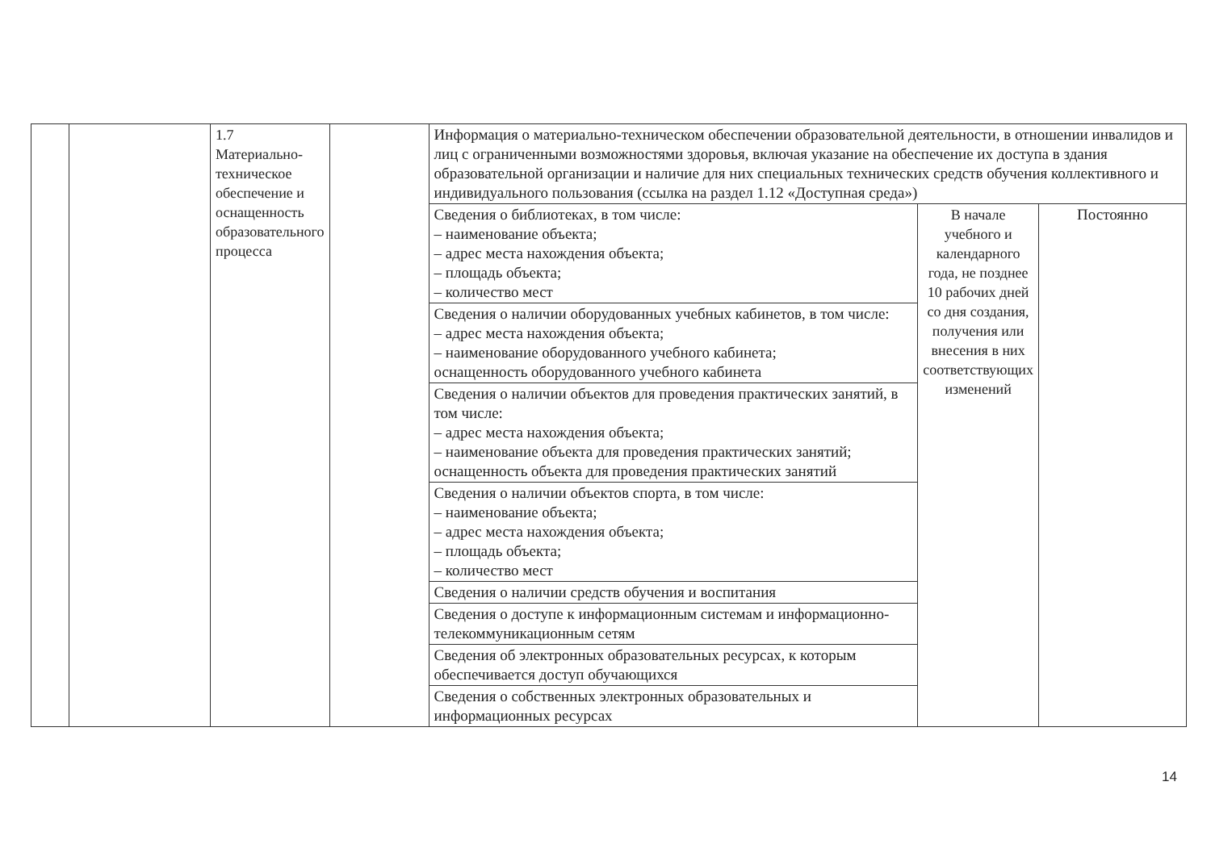| | | 1.7 Материально-техническое обеспечение и оснащенность образовательного процесса | | Информация о материально-техническом обеспечении образовательной деятельности, в отношении инвалидов и лиц с ограниченными возможностями здоровья, включая указание на обеспечение их доступа в здания образовательной организации и наличие для них специальных технических средств обучения коллективного и индивидуального пользования (ссылка на раздел 1.12 «Доступная среда») | | |
| | | | | Сведения о библиотеках, в том числе: – наименование объекта; – адрес места нахождения объекта; – площадь объекта; – количество мест | В начале учебного и календарного года, не позднее 10 рабочих дней со дня создания, получения или внесения в них соответствующих изменений | Постоянно |
| | | | | Сведения о наличии оборудованных учебных кабинетов, в том числе: – адрес места нахождения объекта; – наименование оборудованного учебного кабинета; оснащенность оборудованного учебного кабинета | | |
| | | | | Сведения о наличии объектов для проведения практических занятий, в том числе: – адрес места нахождения объекта; – наименование объекта для проведения практических занятий; оснащенность объекта для проведения практических занятий | | |
| | | | | Сведения о наличии объектов спорта, в том числе: – наименование объекта; – адрес места нахождения объекта; – площадь объекта; – количество мест | | |
| | | | | Сведения о наличии средств обучения и воспитания | | |
| | | | | Сведения о доступе к информационным системам и информационно-телекоммуникационным сетям | | |
| | | | | Сведения об электронных образовательных ресурсах, к которым обеспечивается доступ обучающихся | | |
| | | | | Сведения о собственных электронных образовательных и информационных ресурсах | | |
14